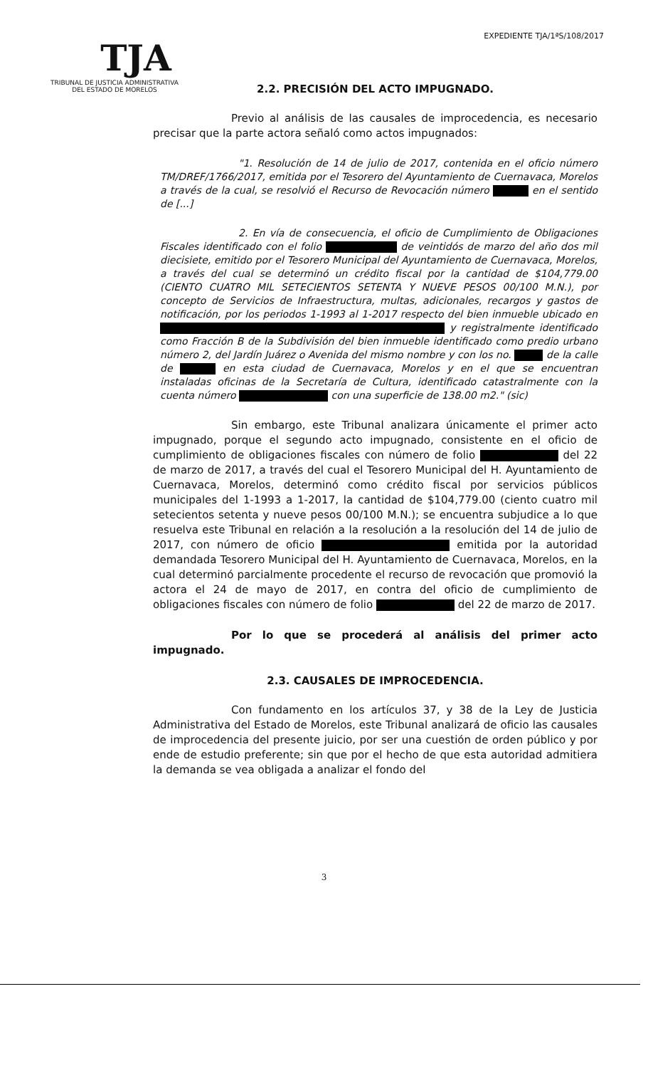EXPEDIENTE TJA/1ªS/108/2017
TJA
TRIBUNAL DE JUSTICIA ADMINISTRATIVA
DEL ESTADO DE MORELOS
2.2. PRECISIÓN DEL ACTO IMPUGNADO.
Previo al análisis de las causales de improcedencia, es necesario precisar que la parte actora señaló como actos impugnados:
"1. Resolución de 14 de julio de 2017, contenida en el oficio número TM/DREF/1766/2017, emitida por el Tesorero del Ayuntamiento de Cuernavaca, Morelos a través de la cual, se resolvió el Recurso de Revocación número en el sentido de [...]
2. En vía de consecuencia, el oficio de Cumplimiento de Obligaciones Fiscales identificado con el folio de veintidós de marzo del año dos mil diecisiete, emitido por el Tesorero Municipal del Ayuntamiento de Cuernavaca, Morelos, a través del cual se determinó un crédito fiscal por la cantidad de $104,779.00 (CIENTO CUATRO MIL SETECIENTOS SETENTA Y NUEVE PESOS 00/100 M.N.), por concepto de Servicios de Infraestructura, multas, adicionales, recargos y gastos de notificación, por los periodos 1-1993 al 1-2017 respecto del bien inmueble ubicado en y registralmente identificado como Fracción B de la Subdivisión del bien inmueble identificado como predio urbano número 2, del Jardín Juárez o Avenida del mismo nombre y con los no. de la calle de en esta ciudad de Cuernavaca, Morelos y en el que se encuentran instaladas oficinas de la Secretaría de Cultura, identificado catastralmente con la cuenta número con una superficie de 138.00 m2." (sic)
Sin embargo, este Tribunal analizara únicamente el primer acto impugnado, porque el segundo acto impugnado, consistente en el oficio de cumplimiento de obligaciones fiscales con número de folio del 22 de marzo de 2017, a través del cual el Tesorero Municipal del H. Ayuntamiento de Cuernavaca, Morelos, determinó como crédito fiscal por servicios públicos municipales del 1-1993 a 1-2017, la cantidad de $104,779.00 (ciento cuatro mil setecientos setenta y nueve pesos 00/100 M.N.); se encuentra subjudice a lo que resuelva este Tribunal en relación a la resolución a la resolución del 14 de julio de 2017, con número de oficio emitida por la autoridad demandada Tesorero Municipal del H. Ayuntamiento de Cuernavaca, Morelos, en la cual determinó parcialmente procedente el recurso de revocación que promovió la actora el 24 de mayo de 2017, en contra del oficio de cumplimiento de obligaciones fiscales con número de folio del 22 de marzo de 2017.
Por lo que se procederá al análisis del primer acto impugnado.
2.3. CAUSALES DE IMPROCEDENCIA.
Con fundamento en los artículos 37, y 38 de la Ley de Justicia Administrativa del Estado de Morelos, este Tribunal analizará de oficio las causales de improcedencia del presente juicio, por ser una cuestión de orden público y por ende de estudio preferente; sin que por el hecho de que esta autoridad admitiera la demanda se vea obligada a analizar el fondo del
3